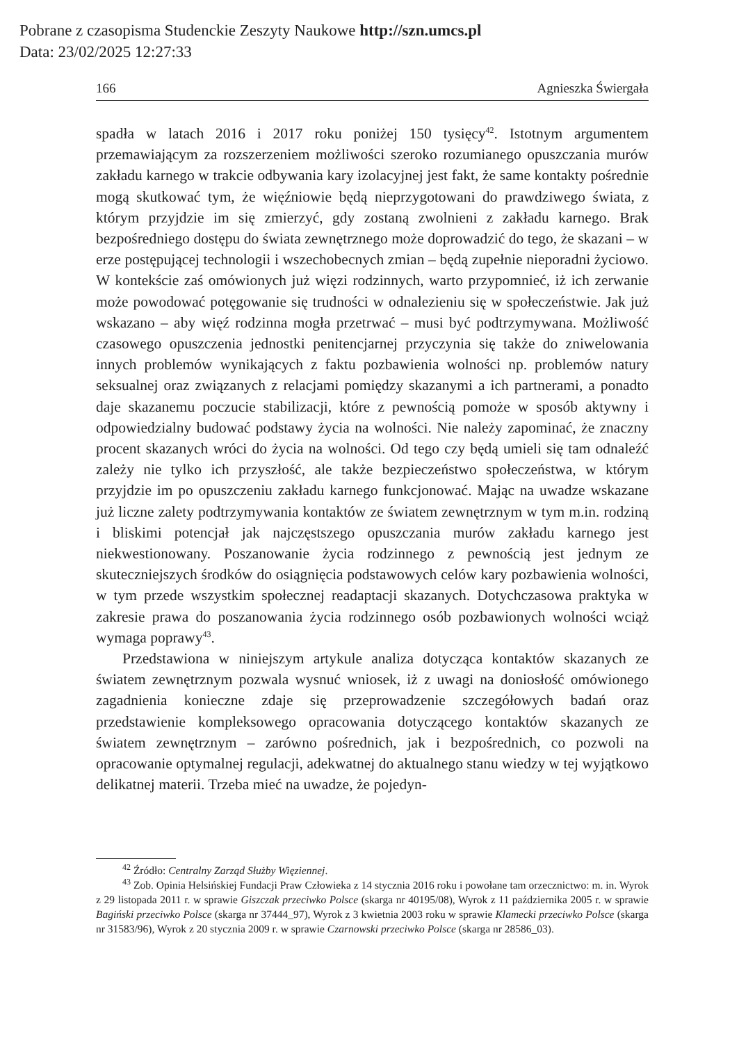Pobrane z czasopisma Studenckie Zeszyty Naukowe http://szn.umcs.pl
Data: 23/02/2025 12:27:33
166 Agnieszka Świergała
spadła w latach 2016 i 2017 roku poniżej 150 tysięcy<sup>42</sup>. Istotnym argumentem przemawiającym za rozszerzeniem możliwości szeroko rozumianego opuszczania murów zakładu karnego w trakcie odbywania kary izolacyjnej jest fakt, że same kontakty pośrednie mogą skutkować tym, że więźniowie będą nieprzygotowani do prawdziwego świata, z którym przyjdzie im się zmierzyć, gdy zostaną zwolnieni z zakładu karnego. Brak bezpośredniego dostępu do świata zewnętrznego może doprowadzić do tego, że skazani – w erze postępującej technologii i wszechobecnych zmian – będą zupełnie nieporadni życiowo. W kontekście zaś omówionych już więzi rodzinnych, warto przypomnieć, iż ich zerwanie może powodować potęgowanie się trudności w odnalezieniu się w społeczeństwie. Jak już wskazano – aby więź rodzinna mogła przetrwać – musi być podtrzymywana. Możliwość czasowego opuszczenia jednostki penitencjarnej przyczynia się także do zniwelowania innych problemów wynikających z faktu pozbawienia wolności np. problemów natury seksualnej oraz związanych z relacjami pomiędzy skazanymi a ich partnerami, a ponadto daje skazanemu poczucie stabilizacji, które z pewnością pomoże w sposób aktywny i odpowiedzialny budować podstawy życia na wolności. Nie należy zapominać, że znaczny procent skazanych wróci do życia na wolności. Od tego czy będą umieli się tam odnaleźć zależy nie tylko ich przyszłość, ale także bezpieczeństwo społeczeństwa, w którym przyjdzie im po opuszczeniu zakładu karnego funkcjonować. Mając na uwadze wskazane już liczne zalety podtrzymywania kontaktów ze światem zewnętrznym w tym m.in. rodziną i bliskimi potencjał jak najczęstszego opuszczania murów zakładu karnego jest niekwestionowany. Poszanowanie życia rodzinnego z pewnością jest jednym ze skuteczniejszych środków do osiągnięcia podstawowych celów kary pozbawienia wolności, w tym przede wszystkim społecznej readaptacji skazanych. Dotychczasowa praktyka w zakresie prawa do poszanowania życia rodzinnego osób pozbawionych wolności wciąż wymaga poprawy<sup>43</sup>.
Przedstawiona w niniejszym artykule analiza dotycząca kontaktów skazanych ze światem zewnętrznym pozwala wysnuć wniosek, iż z uwagi na doniosłość omówionego zagadnienia konieczne zdaje się przeprowadzenie szczegółowych badań oraz przedstawienie kompleksowego opracowania dotyczącego kontaktów skazanych ze światem zewnętrznym – zarówno pośrednich, jak i bezpośrednich, co pozwoli na opracowanie optymalnej regulacji, adekwatnej do aktualnego stanu wiedzy w tej wyjątkowo delikatnej materii. Trzeba mieć na uwadze, że pojedyn-
<sup>42</sup> Źródło: Centralny Zarząd Służby Więziennej.
<sup>43</sup> Zob. Opinia Helsińskiej Fundacji Praw Człowieka z 14 stycznia 2016 roku i powołane tam orzecznictwo: m. in. Wyrok z 29 listopada 2011 r. w sprawie Giszczak przeciwko Polsce (skarga nr 40195/08), Wyrok z 11 października 2005 r. w sprawie Bagiński przeciwko Polsce (skarga nr 37444_97), Wyrok z 3 kwietnia 2003 roku w sprawie Klamecki przeciwko Polsce (skarga nr 31583/96), Wyrok z 20 stycznia 2009 r. w sprawie Czarnowski przeciwko Polsce (skarga nr 28586_03).